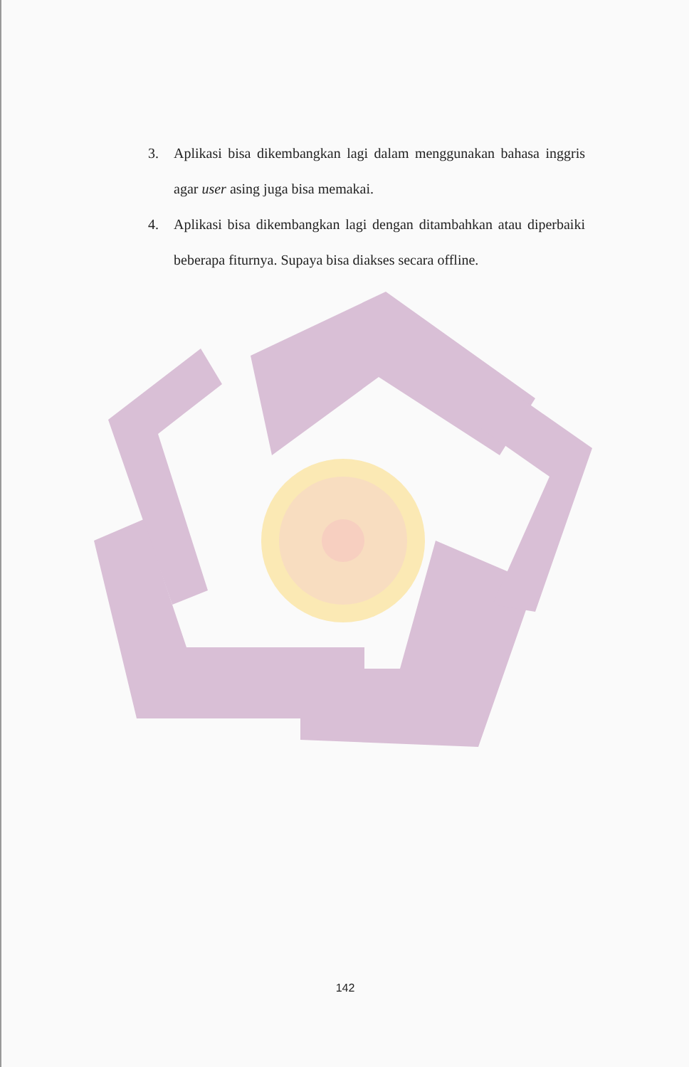3. Aplikasi bisa dikembangkan lagi dalam menggunakan bahasa inggris agar user asing juga bisa memakai.
4. Aplikasi bisa dikembangkan lagi dengan ditambahkan atau diperbaiki beberapa fiturnya. Supaya bisa diakses secara offline.
142